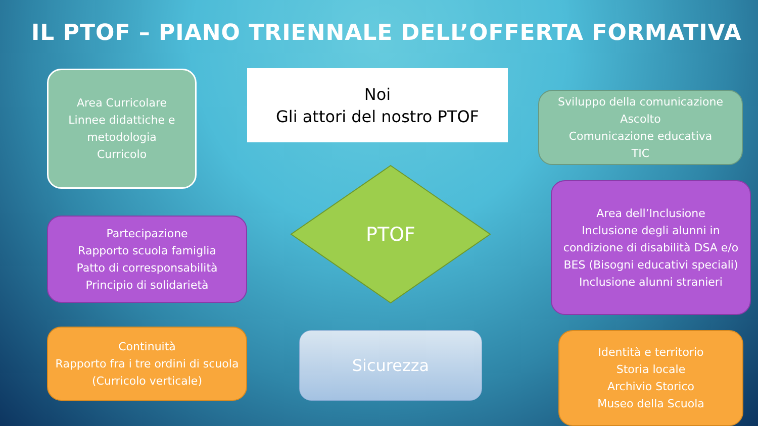IL PTOF – PIANO TRIENNALE DELL’OFFERTA FORMATIVA
Area Curricolare
Linnee didattiche e metodologia
Curricolo
Noi
Gli attori del nostro PTOF
Sviluppo della comunicazione
Ascolto
Comunicazione educativa
TIC
PTOF
Partecipazione
Rapporto scuola famiglia
Patto di corresponsabilità
Principio di solidarietà
Area dell’Inclusione
Inclusione degli alunni in condizione di disabilità DSA e/o BES (Bisogni educativi speciali)
Inclusione alunni stranieri
Continuità
Rapporto fra i tre ordini di scuola
(Curricolo verticale)
Sicurezza
Identità e territorio
Storia locale
Archivio Storico
Museo della Scuola